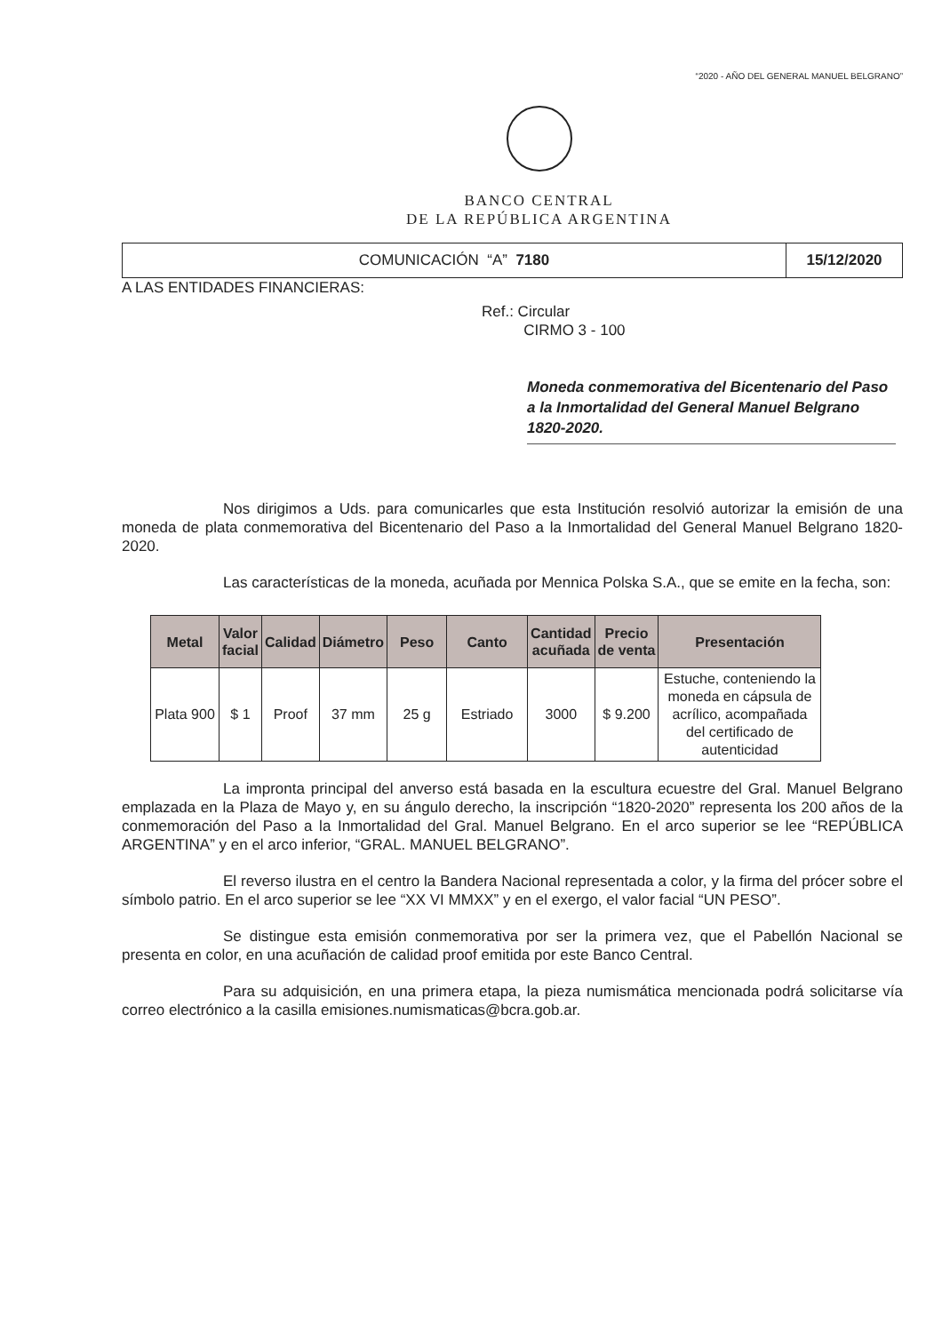“2020 - AÑO DEL GENERAL MANUEL BELGRANO”
BANCO CENTRAL
DE LA REPÚBLICA ARGENTINA
COMUNICACIÓN “A” 7180 15/12/2020
A LAS ENTIDADES FINANCIERAS:
Ref.: Circular
CIRMO 3 - 100
Moneda conmemorativa del Bicentenario del Paso a la Inmortalidad del General Manuel Belgrano 1820-2020.
Nos dirigimos a Uds. para comunicarles que esta Institución resolvió autorizar la emisión de una moneda de plata conmemorativa del Bicentenario del Paso a la Inmortalidad del General Manuel Belgrano 1820-2020.
Las características de la moneda, acuñada por Mennica Polska S.A., que se emite en la fecha, son:
| Metal | Valor facial | Calidad | Diámetro | Peso | Canto | Cantidad acuñada | Precio de venta | Presentación |
| --- | --- | --- | --- | --- | --- | --- | --- | --- |
| Plata 900 | $ 1 | Proof | 37 mm | 25 g | Estriado | 3000 | $ 9.200 | Estuche, conteniendo la moneda en cápsula de acrílico, acompañada del certificado de autenticidad |
La impronta principal del anverso está basada en la escultura ecuestre del Gral. Manuel Belgrano emplazada en la Plaza de Mayo y, en su ángulo derecho, la inscripción “1820-2020” representa los 200 años de la conmemoración del Paso a la Inmortalidad del Gral. Manuel Belgrano. En el arco superior se lee “REPÚBLICA ARGENTINA” y en el arco inferior, “GRAL. MANUEL BELGRANO”.
El reverso ilustra en el centro la Bandera Nacional representada a color, y la firma del prócer sobre el símbolo patrio. En el arco superior se lee “XX VI MMXX” y en el exergo, el valor facial “UN PESO”.
Se distingue esta emisión conmemorativa por ser la primera vez, que el Pabellón Nacional se presenta en color, en una acuñación de calidad proof emitida por este Banco Central.
Para su adquisición, en una primera etapa, la pieza numismática mencionada podrá solicitarse vía correo electrónico a la casilla emisiones.numismaticas@bcra.gob.ar.